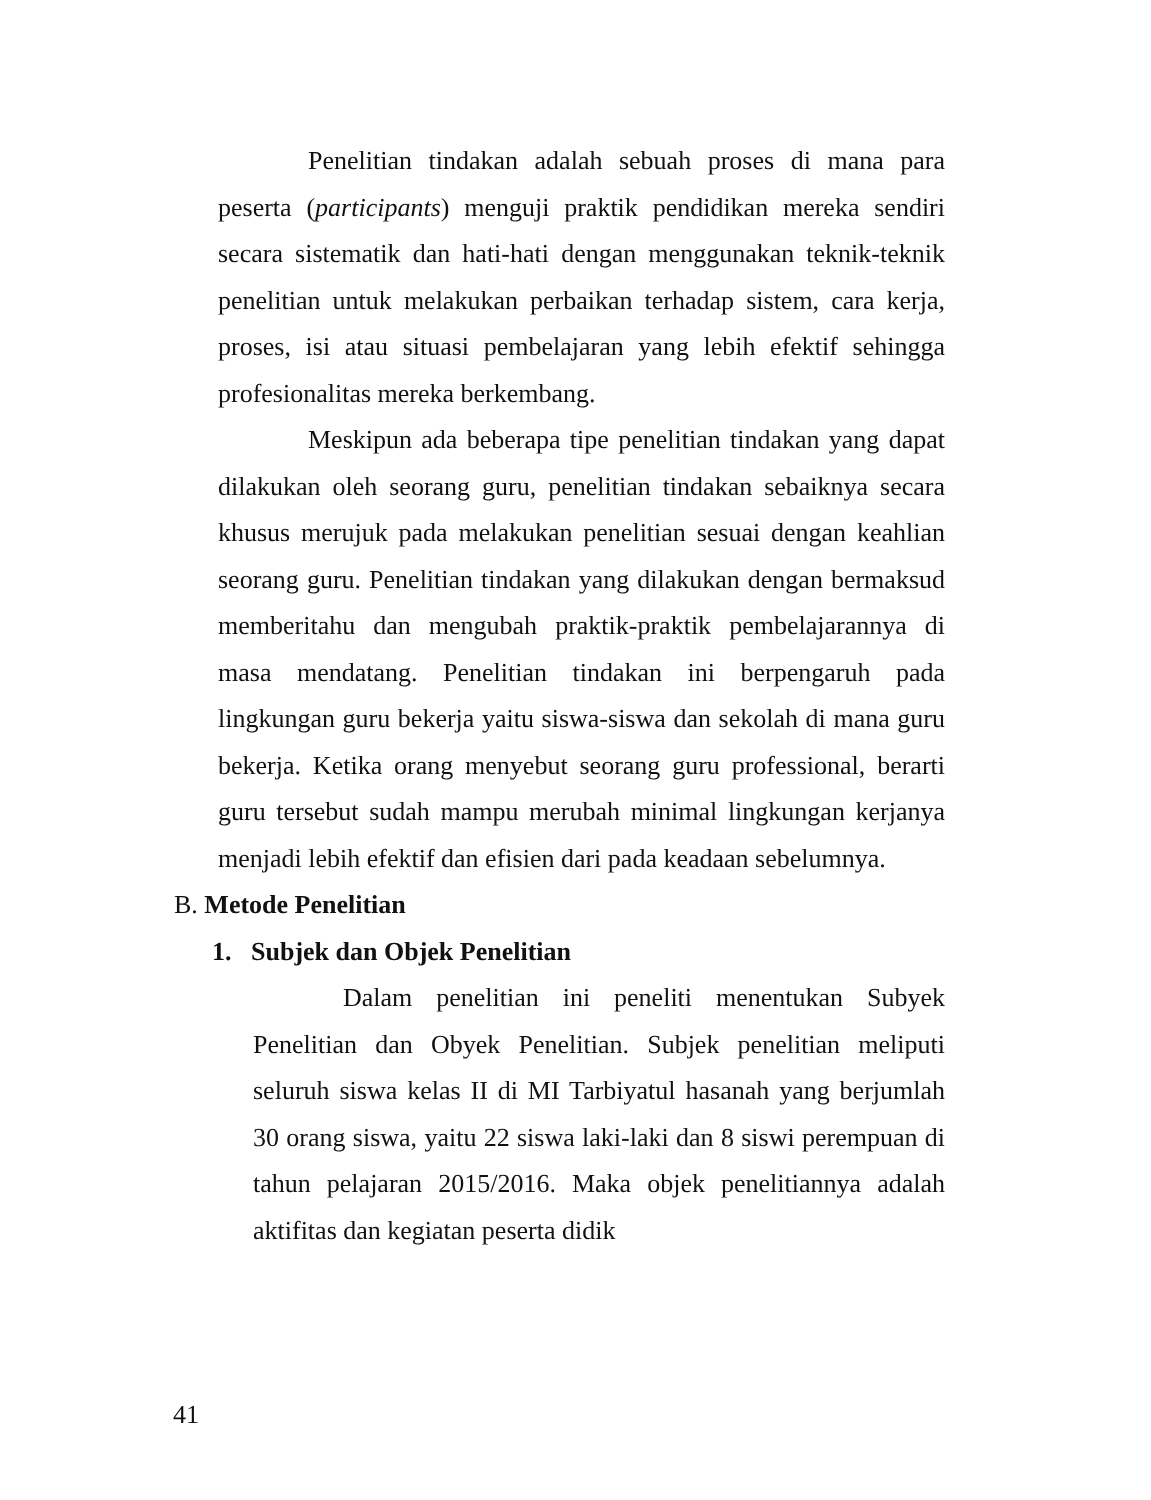Penelitian tindakan adalah sebuah proses di mana para peserta (participants) menguji praktik pendidikan mereka sendiri secara sistematik dan hati-hati dengan menggunakan teknik-teknik penelitian untuk melakukan perbaikan terhadap sistem, cara kerja, proses, isi atau situasi pembelajaran yang lebih efektif sehingga profesionalitas mereka berkembang.
Meskipun ada beberapa tipe penelitian tindakan yang dapat dilakukan oleh seorang guru, penelitian tindakan sebaiknya secara khusus merujuk pada melakukan penelitian sesuai dengan keahlian seorang guru. Penelitian tindakan yang dilakukan dengan bermaksud memberitahu dan mengubah praktik-praktik pembelajarannya di masa mendatang. Penelitian tindakan ini berpengaruh pada lingkungan guru bekerja yaitu siswa-siswa dan sekolah di mana guru bekerja. Ketika orang menyebut seorang guru professional, berarti guru tersebut sudah mampu merubah minimal lingkungan kerjanya menjadi lebih efektif dan efisien dari pada keadaan sebelumnya.
B. Metode Penelitian
1. Subjek dan Objek Penelitian
Dalam penelitian ini peneliti menentukan Subyek Penelitian dan Obyek Penelitian. Subjek penelitian meliputi seluruh siswa kelas II di MI Tarbiyatul hasanah yang berjumlah 30 orang siswa, yaitu 22 siswa laki-laki dan 8 siswi perempuan di tahun pelajaran 2015/2016. Maka objek penelitiannya adalah aktifitas dan kegiatan peserta didik
41